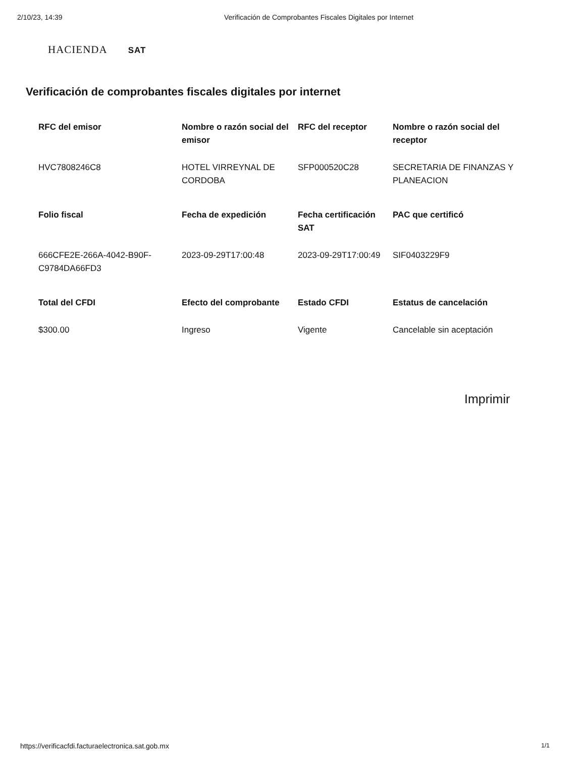2/10/23, 14:39 Verificación de Comprobantes Fiscales Digitales por Internet
HACIENDA SAT
Verificación de comprobantes fiscales digitales por internet
| RFC del emisor | Nombre o razón social del emisor | RFC del receptor | Nombre o razón social del receptor |
| --- | --- | --- | --- |
| HVC7808246C8 | HOTEL VIRREYNAL DE CORDOBA | SFP000520C28 | SECRETARIA DE FINANZAS Y PLANEACION |
| Folio fiscal | Fecha de expedición | Fecha certificación SAT | PAC que certificó |
| 666CFE2E-266A-4042-B90F-C9784DA66FD3 | 2023-09-29T17:00:48 | 2023-09-29T17:00:49 | SIF0403229F9 |
| Total del CFDI | Efecto del comprobante | Estado CFDI | Estatus de cancelación |
| $300.00 | Ingreso | Vigente | Cancelable sin aceptación |
Imprimir
https://verificacfdi.facturaelectronica.sat.gob.mx
1/1